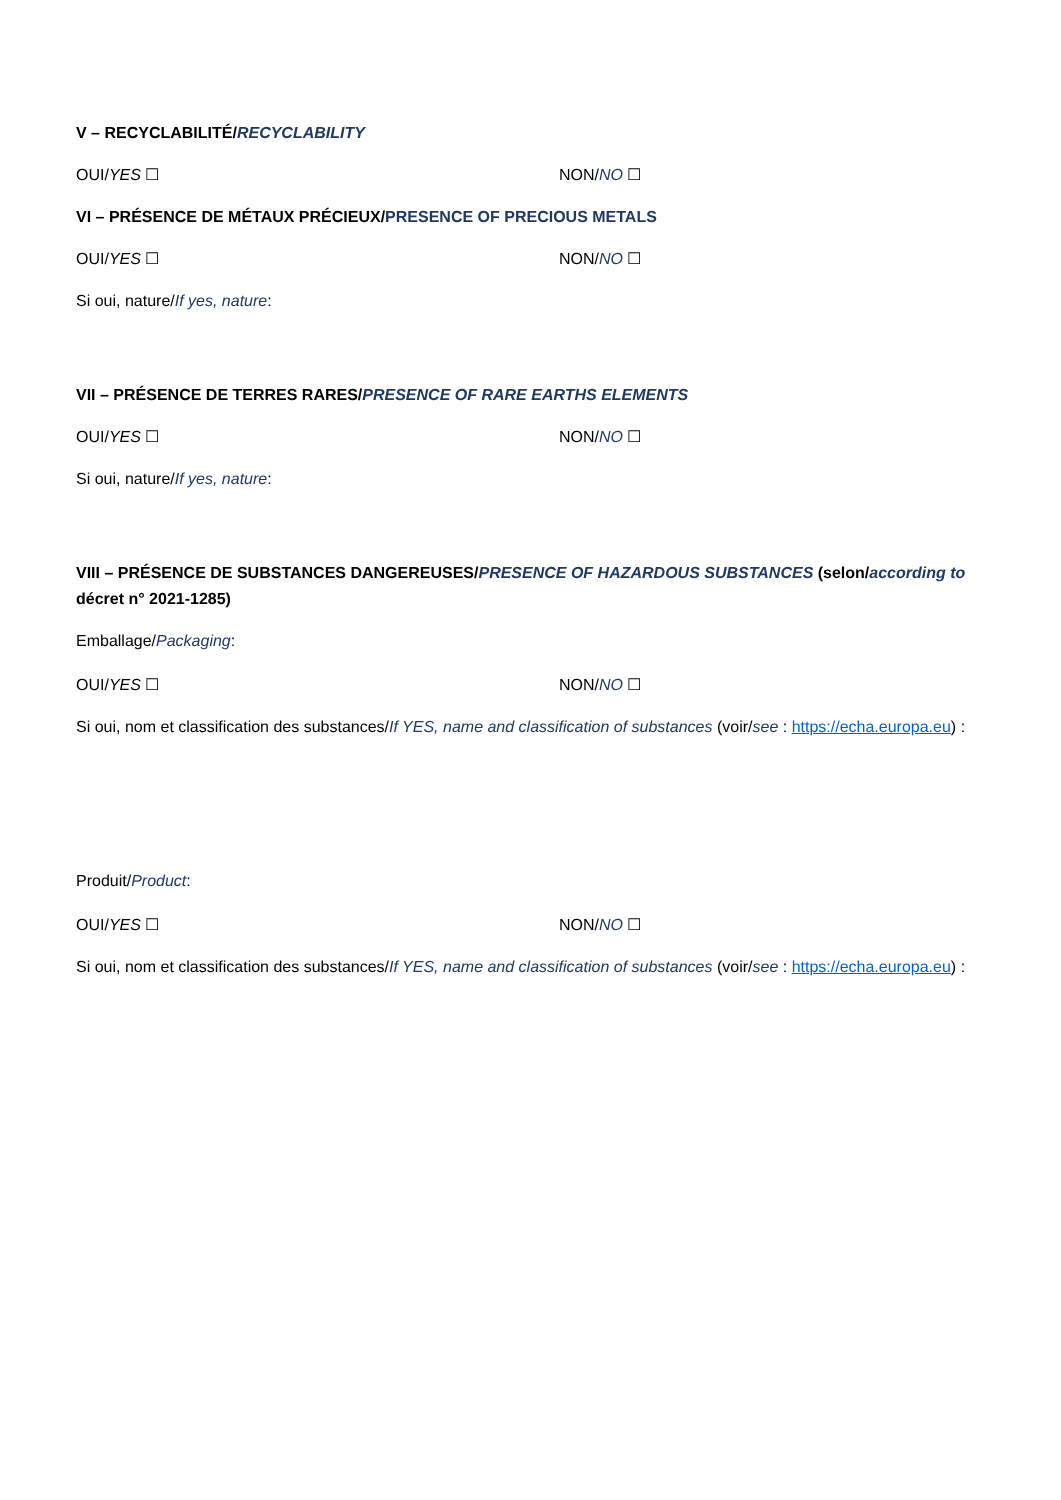V – RECYCLABILITÉ/RECYCLABILITY
OUI/YES ☐ NON/NO ☐
VI – PRÉSENCE DE MÉTAUX PRÉCIEUX/PRESENCE OF PRECIOUS METALS
OUI/YES ☐ NON/NO ☐
Si oui, nature/If yes, nature:
VII – PRÉSENCE DE TERRES RARES/PRESENCE OF RARE EARTHS ELEMENTS
OUI/YES ☐ NON/NO ☐
Si oui, nature/If yes, nature:
VIII – PRÉSENCE DE SUBSTANCES DANGEREUSES/PRESENCE OF HAZARDOUS SUBSTANCES (selon/according to décret n° 2021-1285)
Emballage/Packaging:
OUI/YES ☐ NON/NO ☐
Si oui, nom et classification des substances/If YES, name and classification of substances (voir/see : https://echa.europa.eu) :
Produit/Product:
OUI/YES ☐ NON/NO ☐
Si oui, nom et classification des substances/If YES, name and classification of substances (voir/see : https://echa.europa.eu) :